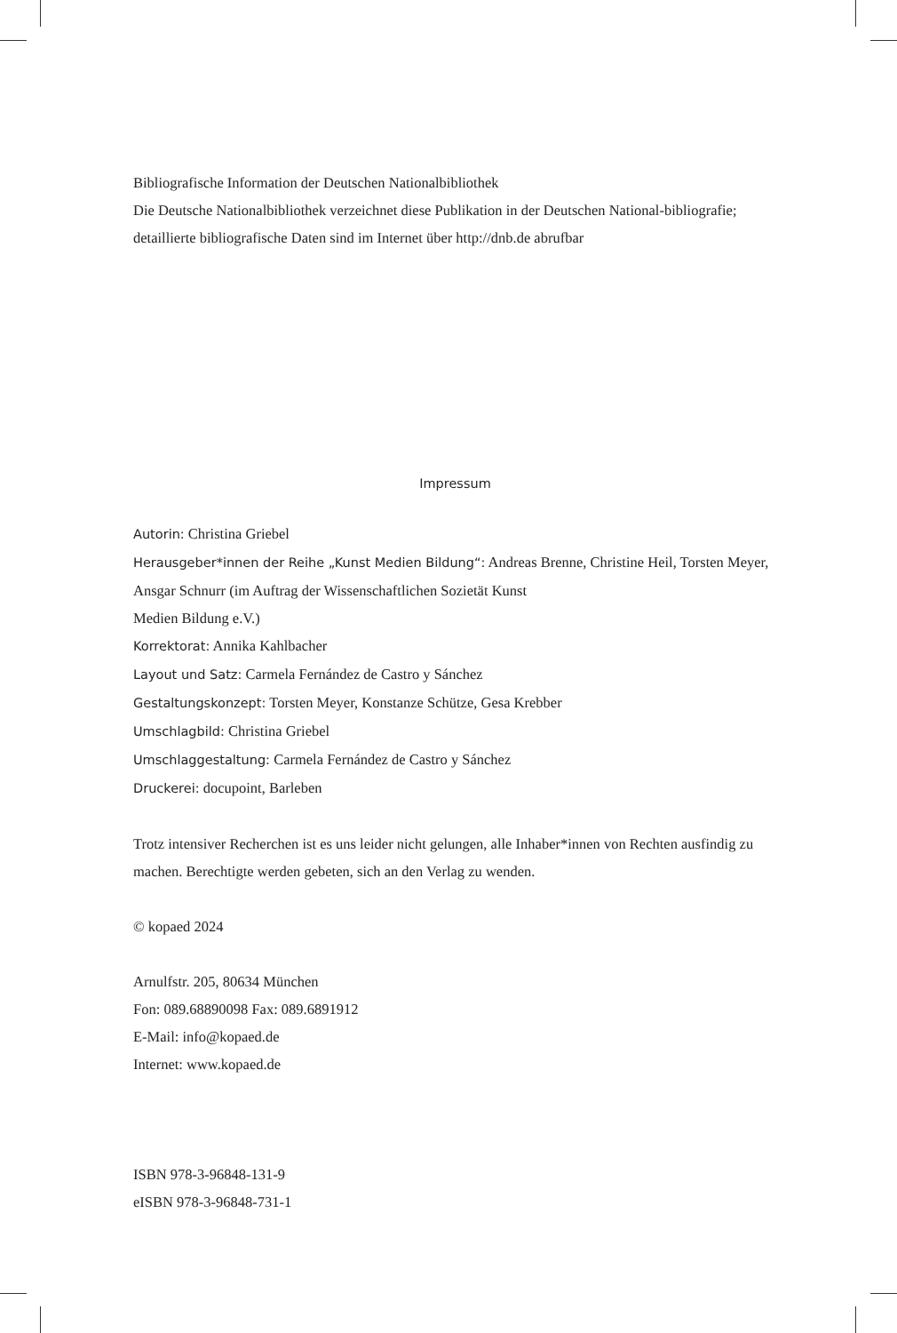Bibliografische Information der Deutschen Nationalbibliothek
Die Deutsche Nationalbibliothek verzeichnet diese Publikation in der Deutschen National-bibliografie; detaillierte bibliografische Daten sind im Internet über http://dnb.de abrufbar
Impressum
Autorin: Christina Griebel
Herausgeber*innen der Reihe „Kunst Medien Bildung“: Andreas Brenne, Christine Heil, Torsten Meyer, Ansgar Schnurr (im Auftrag der Wissenschaftlichen Sozietät Kunst
Medien Bildung e.V.)
Korrektorat: Annika Kahlbacher
Layout und Satz: Carmela Fernández de Castro y Sánchez
Gestaltungskonzept: Torsten Meyer, Konstanze Schütze, Gesa Krebber
Umschlagbild: Christina Griebel
Umschlaggestaltung: Carmela Fernández de Castro y Sánchez
Druckerei: docupoint, Barleben
Trotz intensiver Recherchen ist es uns leider nicht gelungen, alle Inhaber*innen von Rechten ausfindig zu machen. Berechtigte werden gebeten, sich an den Verlag zu wenden.
© kopaed 2024
Arnulfstr. 205, 80634 München
Fon: 089.68890098 Fax: 089.6891912
E-Mail: info@kopaed.de
Internet: www.kopaed.de
ISBN 978-3-96848-131-9
eISBN 978-3-96848-731-1